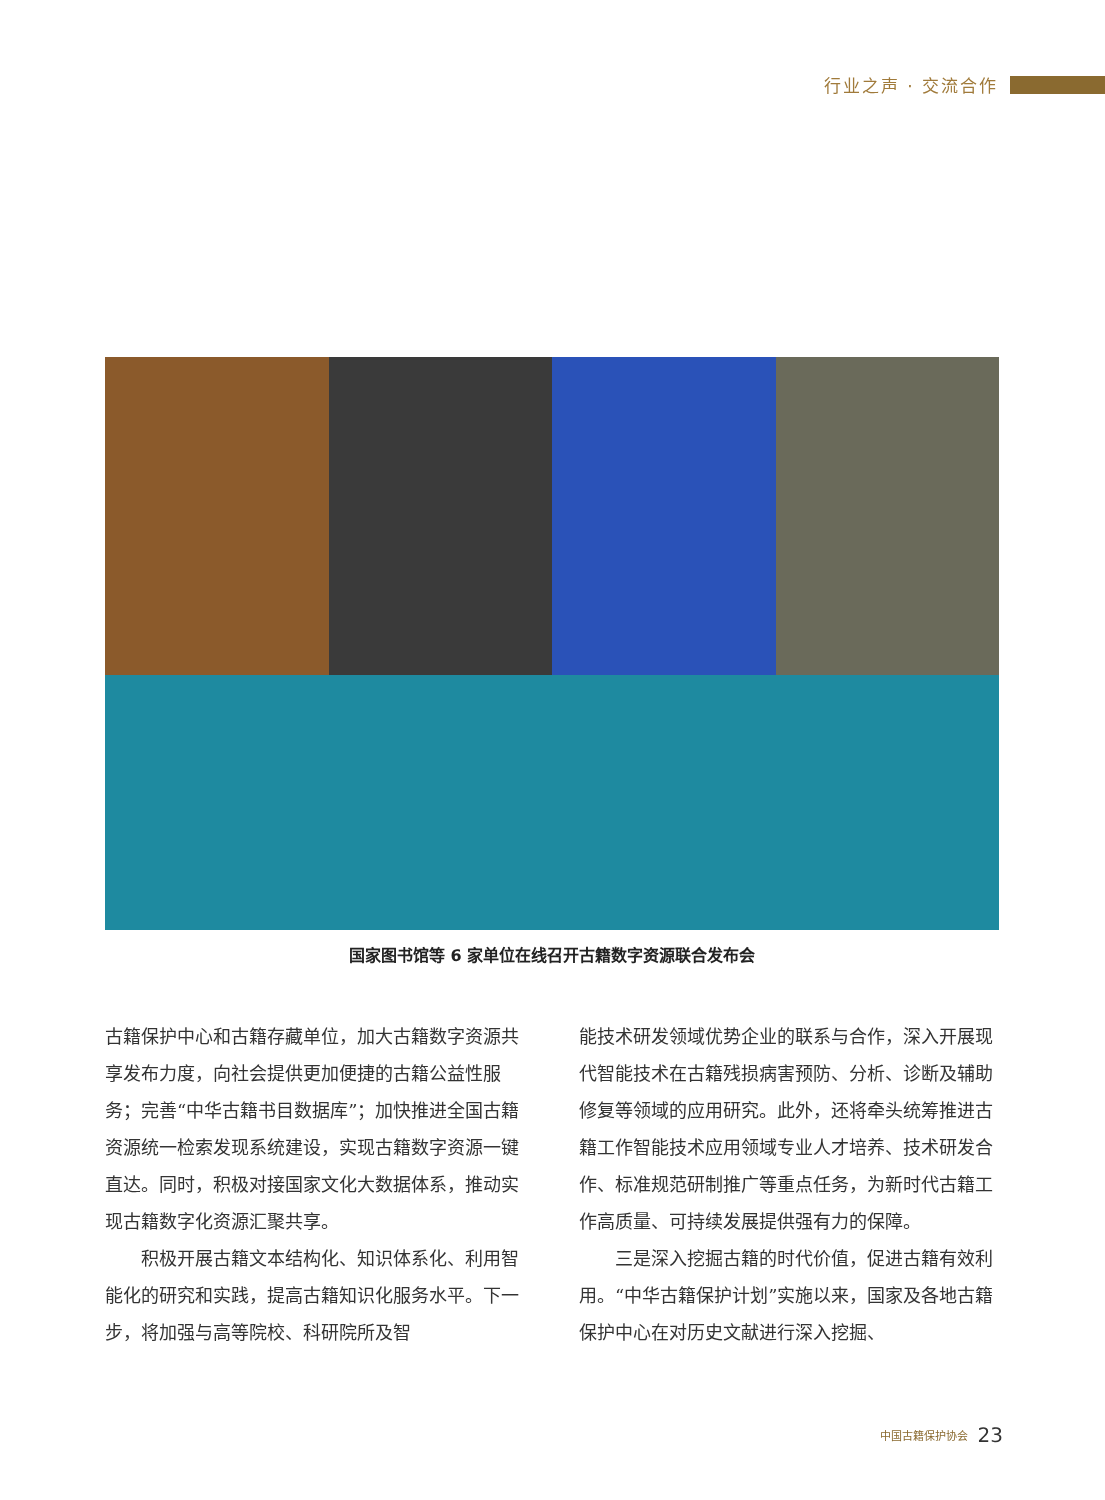行业之声 · 交流合作
国家图书馆等 6 家单位在线召开古籍数字资源联合发布会
古籍保护中心和古籍存藏单位，加大古籍数字资源共享发布力度，向社会提供更加便捷的古籍公益性服务；完善“中华古籍书目数据库”；加快推进全国古籍资源统一检索发现系统建设，实现古籍数字资源一键直达。同时，积极对接国家文化大数据体系，推动实现古籍数字化资源汇聚共享。
积极开展古籍文本结构化、知识体系化、利用智能化的研究和实践，提高古籍知识化服务水平。下一步，将加强与高等院校、科研院所及智
能技术研发领域优势企业的联系与合作，深入开展现代智能技术在古籍残损病害预防、分析、诊断及辅助修复等领域的应用研究。此外，还将牵头统筹推进古籍工作智能技术应用领域专业人才培养、技术研发合作、标准规范研制推广等重点任务，为新时代古籍工作高质量、可持续发展提供强有力的保障。
三是深入挖掘古籍的时代价值，促进古籍有效利用。“中华古籍保护计划”实施以来，国家及各地古籍保护中心在对历史文献进行深入挖掘、
中国古籍保护协会 23